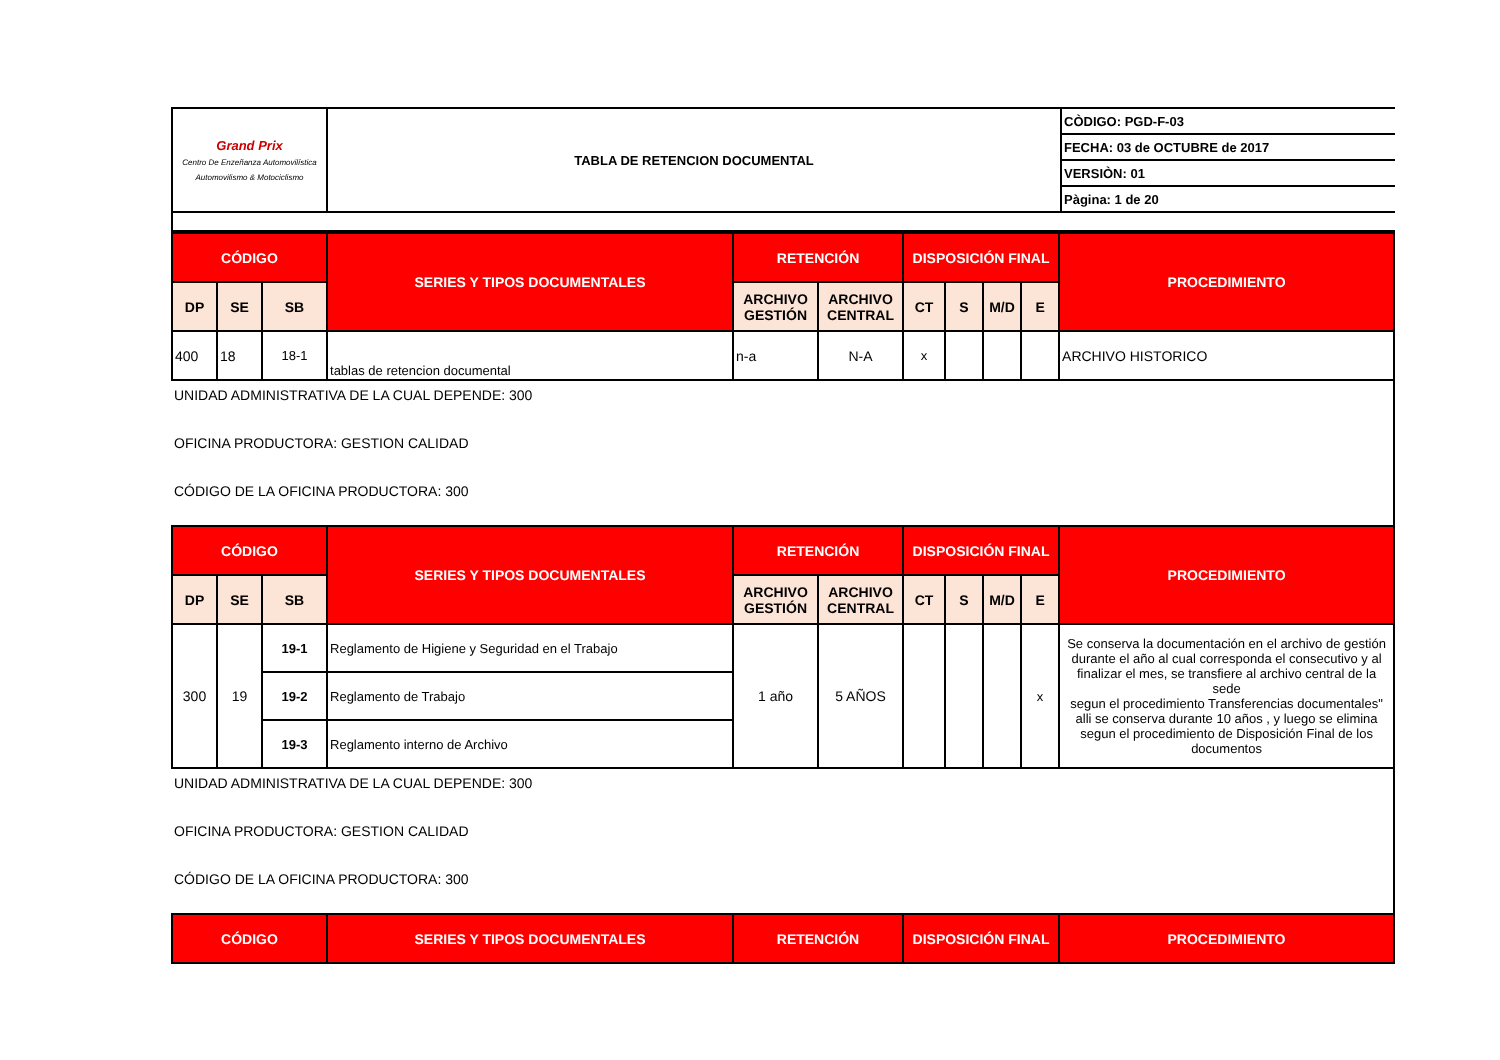| Grand Prix Centro De Enzeñanza Automovilística Automovilismo & Motociclismo | TABLA DE RETENCION DOCUMENTAL | CÒDIGO: PGD-F-03 |
| | | FECHA: 03 de OCTUBRE de 2017 |
| | | VERSIÒN: 01 |
| | | Pàgina: 1 de 20 |
| CÓDIGO | | | SERIES Y TIPOS DOCUMENTALES | RETENCIÓN | | DISPOSICIÓN FINAL | | | | PROCEDIMIENTO |
| --- | --- | --- | --- | --- | --- | --- | --- | --- | --- | --- |
| DP | SE | SB | | ARCHIVO GESTIÓN | ARCHIVO CENTRAL | CT | S | M/D | E | |
| 400 | 18 | 18-1 | tablas de retencion documental | n-a | N-A | x | | | | ARCHIVO HISTORICO |
UNIDAD ADMINISTRATIVA DE LA CUAL DEPENDE: 300
OFICINA PRODUCTORA: GESTION CALIDAD
CÓDIGO DE LA OFICINA PRODUCTORA: 300
| CÓDIGO | | | SERIES Y TIPOS DOCUMENTALES | RETENCIÓN | | DISPOSICIÓN FINAL | | | | PROCEDIMIENTO |
| --- | --- | --- | --- | --- | --- | --- | --- | --- | --- | --- |
| DP | SE | SB | | ARCHIVO GESTIÓN | ARCHIVO CENTRAL | CT | S | M/D | E | |
| 300 | 19 | 19-1 | Reglamento de Higiene y Seguridad en el Trabajo | 1 año | 5 AÑOS | | | | x | Se conserva la documentación en el archivo de gestión durante el año al cual corresponda el consecutivo y al finalizar el mes, se transfiere al archivo central de la sede segun el procedimiento Transferencias documentales" alli se conserva durante 10 años , y luego se elimina segun el procedimiento de Disposición Final de los documentos |
| | | 19-2 | Reglamento de Trabajo | | | | | | | |
| | | 19-3 | Reglamento interno de Archivo | | | | | | | |
UNIDAD ADMINISTRATIVA DE LA CUAL DEPENDE: 300
OFICINA PRODUCTORA: GESTION CALIDAD
CÓDIGO DE LA OFICINA PRODUCTORA: 300
| CÓDIGO | SERIES Y TIPOS DOCUMENTALES | RETENCIÓN | DISPOSICIÓN FINAL | PROCEDIMIENTO |
| --- | --- | --- | --- | --- |